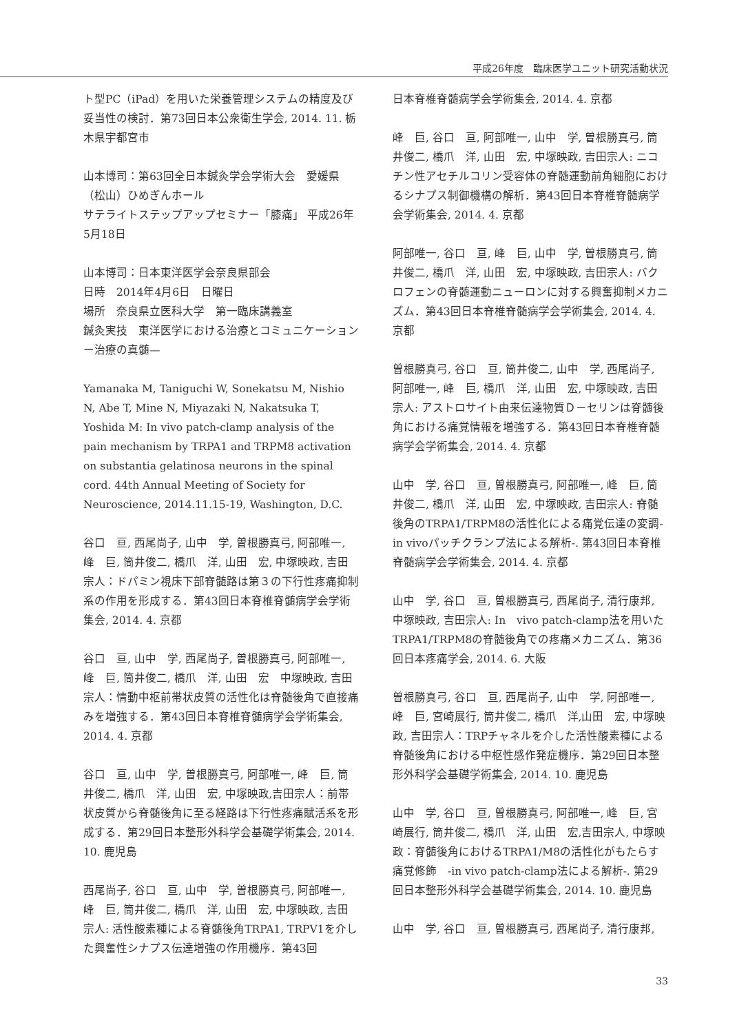平成26年度　臨床医学ユニット研究活動状況
ト型PC（iPad）を用いた栄養管理システムの精度及び妥当性の検討．第73回日本公衆衛生学会, 2014. 11. 栃木県宇都宮市
山本博司：第63回全日本鍼灸学会学術大会　愛媛県（松山）ひめぎんホール
サテライトステップアップセミナー「膝痛」 平成26年5月18日
山本博司：日本東洋医学会奈良県部会
日時　2014年4月6日　日曜日
場所　奈良県立医科大学　第一臨床講義室
鍼灸実技　東洋医学における治療とコミュニケーションー治療の真髄—
Yamanaka M, Taniguchi W, Sonekatsu M, Nishio N, Abe T, Mine N, Miyazaki N, Nakatsuka T, Yoshida M: In vivo patch-clamp analysis of the pain mechanism by TRPA1 and TRPM8 activation on substantia gelatinosa neurons in the spinal cord. 44th Annual Meeting of Society for Neuroscience, 2014.11.15-19, Washington, D.C.
谷口　亘, 西尾尚子, 山中　学, 曽根勝真弓, 阿部唯一, 峰　巨, 筒井俊二, 橋爪　洋, 山田　宏, 中塚映政, 吉田宗人：ドパミン視床下部脊髄路は第３の下行性疼痛抑制系の作用を形成する．第43回日本脊椎脊髄病学会学術集会, 2014. 4. 京都
谷口　亘, 山中　学, 西尾尚子, 曽根勝真弓, 阿部唯一, 峰　巨, 筒井俊二, 橋爪　洋, 山田　宏　中塚映政, 吉田宗人：情動中枢前帯状皮質の活性化は脊髄後角で直接痛みを増強する．第43回日本脊椎脊髄病学会学術集会, 2014. 4. 京都
谷口　亘, 山中　学, 曽根勝真弓, 阿部唯一, 峰　巨, 筒井俊二, 橋爪　洋, 山田　宏, 中塚映政,吉田宗人：前帯状皮質から脊髄後角に至る経路は下行性疼痛賦活系を形成する．第29回日本整形外科学会基礎学術集会, 2014. 10. 鹿児島
西尾尚子, 谷口　亘, 山中　学, 曽根勝真弓, 阿部唯一, 峰　巨, 筒井俊二, 橋爪　洋, 山田　宏, 中塚映政, 吉田宗人: 活性酸素種による脊髄後角TRPA1, TRPV1を介した興奮性シナプス伝達増強の作用機序．第43回
日本脊椎脊髄病学会学術集会, 2014. 4. 京都
峰　巨, 谷口　亘, 阿部唯一, 山中　学, 曽根勝真弓, 筒井俊二, 橋爪　洋, 山田　宏, 中塚映政, 吉田宗人: ニコチン性アセチルコリン受容体の脊髄運動前角細胞におけるシナプス制御機構の解析．第43回日本脊椎脊髄病学会学術集会, 2014. 4. 京都
阿部唯一, 谷口　亘, 峰　巨, 山中　学, 曽根勝真弓, 筒井俊二, 橋爪　洋, 山田　宏, 中塚映政, 吉田宗人: バクロフェンの脊髄運動ニューロンに対する興奮抑制メカニズム．第43回日本脊椎脊髄病学会学術集会, 2014. 4. 京都
曽根勝真弓, 谷口　亘, 筒井俊二, 山中　学, 西尾尚子, 阿部唯一, 峰　巨, 橋爪　洋, 山田　宏, 中塚映政, 吉田宗人: アストロサイト由来伝達物質Ｄ－セリンは脊髄後角における痛覚情報を増強する．第43回日本脊椎脊髄病学会学術集会, 2014. 4. 京都
山中　学, 谷口　亘, 曽根勝真弓, 阿部唯一, 峰　巨, 筒井俊二, 橋爪　洋, 山田　宏, 中塚映政, 吉田宗人: 脊髄後角のTRPA1/TRPM8の活性化による痛覚伝達の変調-in vivoパッチクランプ法による解析-. 第43回日本脊椎脊髄病学会学術集会, 2014. 4. 京都
山中　学, 谷口　亘, 曽根勝真弓, 西尾尚子, 清行康邦, 中塚映政, 吉田宗人: In　vivo patch-clamp法を用いたTRPA1/TRPM8の脊髄後角での疼痛メカニズム．第36回日本疼痛学会, 2014. 6. 大阪
曽根勝真弓, 谷口　亘, 西尾尚子, 山中　学, 阿部唯一, 峰　巨, 宮崎展行, 筒井俊二, 橋爪　洋,山田　宏, 中塚映政, 吉田宗人：TRPチャネルを介した活性酸素種による脊髄後角における中枢性感作発症機序．第29回日本整形外科学会基礎学術集会, 2014. 10. 鹿児島
山中　学, 谷口　亘, 曽根勝真弓, 阿部唯一, 峰　巨, 宮崎展行, 筒井俊二, 橋爪　洋, 山田　宏,吉田宗人, 中塚映政：脊髄後角におけるTRPA1/M8の活性化がもたらす痛覚修飾　-in vivo patch-clamp法による解析-. 第29回日本整形外科学会基礎学術集会, 2014. 10. 鹿児島
山中　学, 谷口　亘, 曽根勝真弓, 西尾尚子, 清行康邦,
33